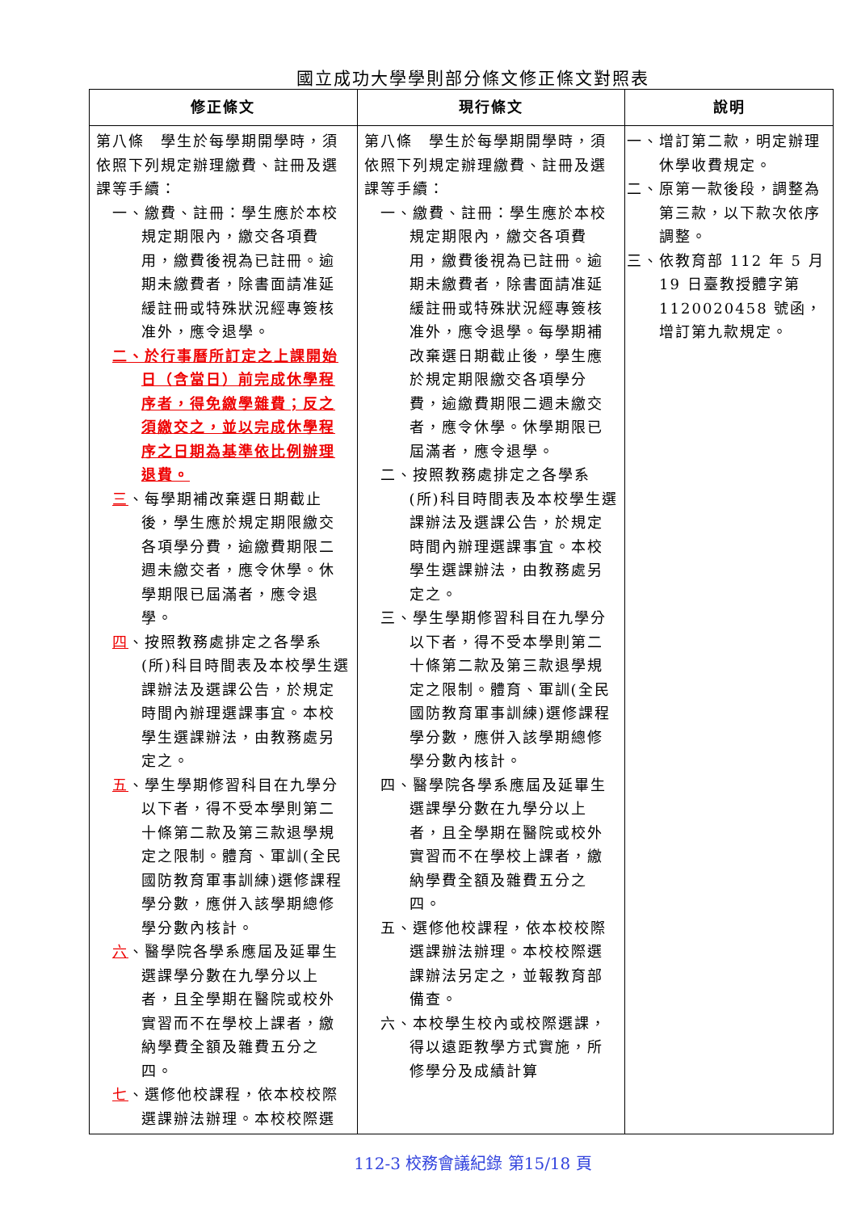國立成功大學學則部分條文修正條文對照表
| 修正條文 | 現行條文 | 說明 |
| --- | --- | --- |
| 第八條 學生於每學期開學時，須依照下列規定辦理繳費、註冊及選課等手續： 一、繳費、註冊：學生應於本校規定期限內，繳交各項費用，繳費後視為已註冊。逾期未繳費者，除書面請准延緩註冊或特殊狀況經專簽核准外，應令退學。 二、於行事曆所訂定之上課開始日（含當日）前完成休學程序者，得免繳學雜費；反之須繳交之，並以完成休學程序之日期為基準依比例辦理退費。 三 、每學期補改棄選日期截止後，學生應於規定期限繳交各項學分費，逾繳費期限二週未繳交者，應令休學。休學期限已屆滿者，應令退學。 四 、按照教務處排定之各學系(所)科目時間表及本校學生選課辦法及選課公告，於規定時間內辦理選課事宜。本校學生選課辦法，由教務處另定之。 五 、學生學期修習科目在九學分以下者，得不受本學則第二十條第二款及第三款退學規定之限制。體育、軍訓(全民國防教育軍事訓練)選修課程學分數，應併入該學期總修學分數內核計。 六 、醫學院各學系應屆及延畢生選課學分數在九學分以上者，且全學期在醫院或校外實習而不在學校上課者，繳納學費全額及雜費五分之四。 七 、選修他校課程，依本校校際選課辦法辦理。本校校際選 | 第八條 學生於每學期開學時，須依照下列規定辦理繳費、註冊及選課等手續： 一、繳費、註冊：學生應於本校規定期限內，繳交各項費用，繳費後視為已註冊。逾期未繳費者，除書面請准延緩註冊或特殊狀況經專簽核准外，應令退學。每學期補改棄選日期截止後，學生應於規定期限繳交各項學分費，逾繳費期限二週未繳交者，應令休學。休學期限已屆滿者，應令退學。 二、按照教務處排定之各學系(所)科目時間表及本校學生選課辦法及選課公告，於規定時間內辦理選課事宜。本校學生選課辦法，由教務處另定之。 三、學生學期修習科目在九學分以下者，得不受本學則第二十條第二款及第三款退學規定之限制。體育、軍訓(全民國防教育軍事訓練)選修課程學分數，應併入該學期總修學分數內核計。 四、醫學院各學系應屆及延畢生選課學分數在九學分以上者，且全學期在醫院或校外實習而不在學校上課者，繳納學費全額及雜費五分之四。 五、選修他校課程，依本校校際選課辦法辦理。本校校際選課辦法另定之，並報教育部備查。 六、本校學生校內或校際選課，得以遠距教學方式實施，所修學分及成績計算 | 一、增訂第二款，明定辦理休學收費規定。 二、原第一款後段，調整為第三款，以下款次依序調整。 三、依教育部 112 年 5 月 19 日臺教授體字第 1120020458 號函，增訂第九款規定。 |
112-3 校務會議紀錄 第15/18 頁